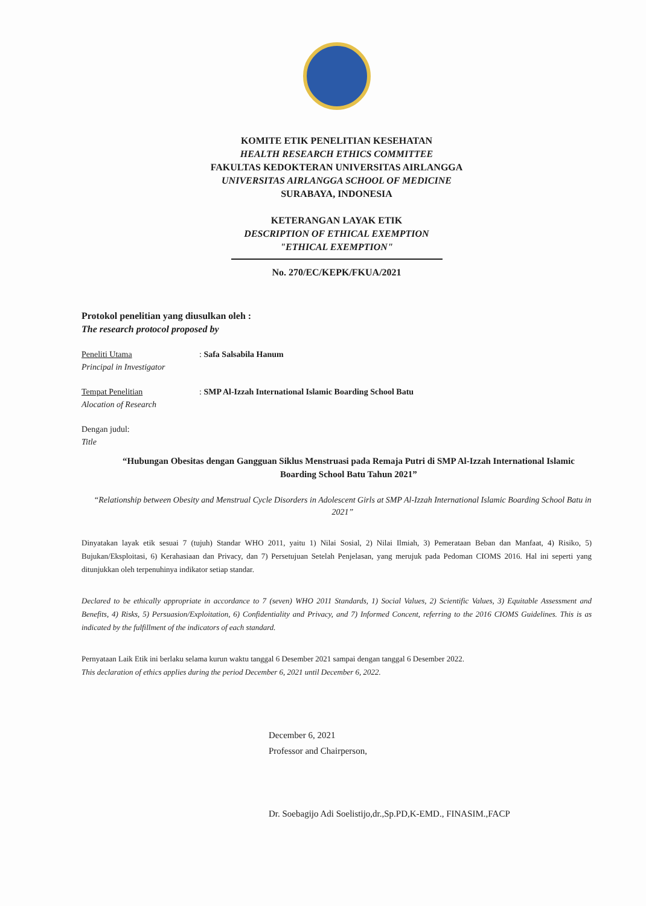KOMITE ETIK PENELITIAN KESEHATAN
HEALTH RESEARCH ETHICS COMMITTEE
FAKULTAS KEDOKTERAN UNIVERSITAS AIRLANGGA
UNIVERSITAS AIRLANGGA SCHOOL OF MEDICINE
SURABAYA, INDONESIA
KETERANGAN LAYAK ETIK
DESCRIPTION OF ETHICAL EXEMPTION
"ETHICAL EXEMPTION"
No. 270/EC/KEPK/FKUA/2021
Protokol penelitian yang diusulkan oleh :
The research protocol proposed by
Peneliti Utama
Principal in Investigator
: Safa Salsabila Hanum
Tempat Penelitian
Alocation of Research
: SMP Al-Izzah International Islamic Boarding School Batu
Dengan judul:
Title
“Hubungan Obesitas dengan Gangguan Siklus Menstruasi pada Remaja Putri di SMP Al-Izzah International Islamic Boarding School Batu Tahun 2021”
“Relationship between Obesity and Menstrual Cycle Disorders in Adolescent Girls at SMP Al-Izzah International Islamic Boarding School Batu in 2021”
Dinyatakan layak etik sesuai 7 (tujuh) Standar WHO 2011, yaitu 1) Nilai Sosial, 2) Nilai Ilmiah, 3) Pemerataan Beban dan Manfaat, 4) Risiko, 5) Bujukan/Eksploitasi, 6) Kerahasiaan dan Privacy, dan 7) Persetujuan Setelah Penjelasan, yang merujuk pada Pedoman CIOMS 2016. Hal ini seperti yang ditunjukkan oleh terpenuhinya indikator setiap standar.
Declared to be ethically appropriate in accordance to 7 (seven) WHO 2011 Standards, 1) Social Values, 2) Scientific Values, 3) Equitable Assessment and Benefits, 4) Risks, 5) Persuasion/Exploitation, 6) Confidentiality and Privacy, and 7) Informed Concent, referring to the 2016 CIOMS Guidelines. This is as indicated by the fulfillment of the indicators of each standard.
Pernyataan Laik Etik ini berlaku selama kurun waktu tanggal 6 Desember 2021 sampai dengan tanggal 6 Desember 2022.
This declaration of ethics applies during the period December 6, 2021 until December 6, 2022.
December 6, 2021
Professor and Chairperson,
Dr. Soebagijo Adi Soelistijo,dr.,Sp.PD,K-EMD., FINASIM.,FACP